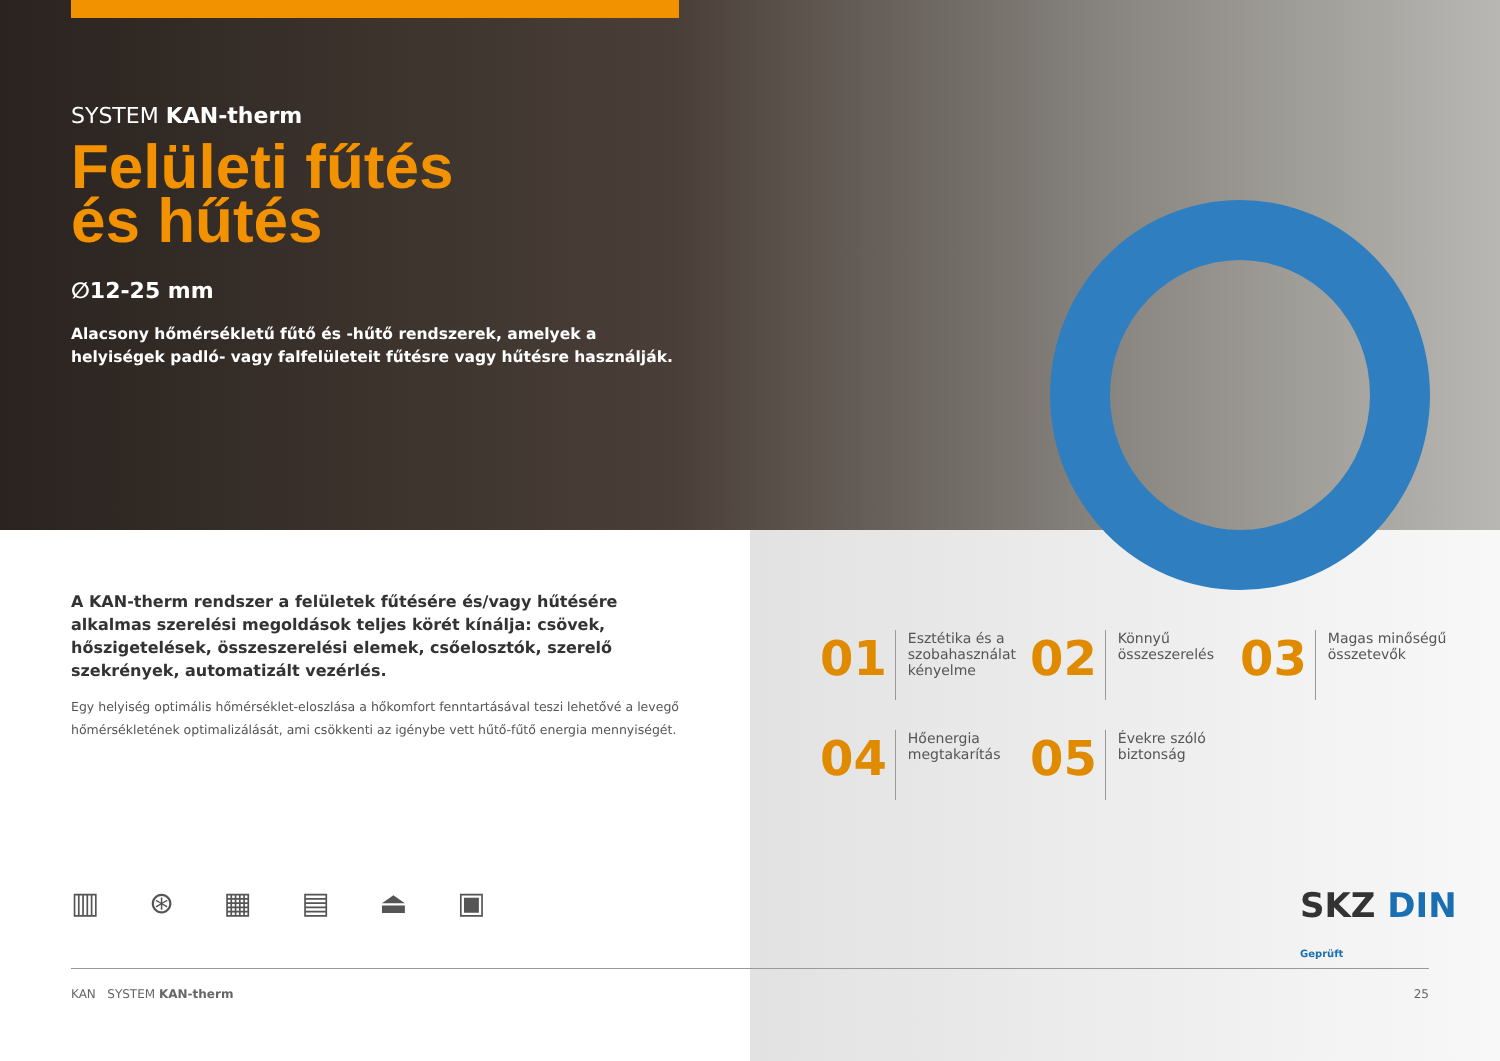SYSTEM KAN-therm
Felületi fűtés
és hűtés
∅12-25 mm
Alacsony hőmérsékletű fűtő és -hűtő rendszerek, amelyek a helyiségek padló- vagy falfelületeit fűtésre vagy hűtésre használják.
A KAN-therm rendszer a felületek fűtésére és/vagy hűtésére alkalmas szerelési megoldások teljes körét kínálja: csövek, hőszigetelések, összeszerelési elemek, csőelosztók, szerelő szekrények, automatizált vezérlés.
Egy helyiség optimális hőmérséklet-eloszlása a hőkomfort fenntartásával teszi lehetővé a levegő hőmérsékletének optimalizálását, ami csökkenti az igénybe vett hűtő-fűtő energia mennyiségét.
01
Esztétika és a szobahasználat kényelme
02
Könnyű összeszerelés
03
Magas minőségű összetevők
04
Hőenergia megtakarítás
05
Évekre szóló biztonság
▥ ⊛ ▦ ▤ ⏏ ▣ SKZ DIN Geprüft
KAN SYSTEM KAN-therm 25